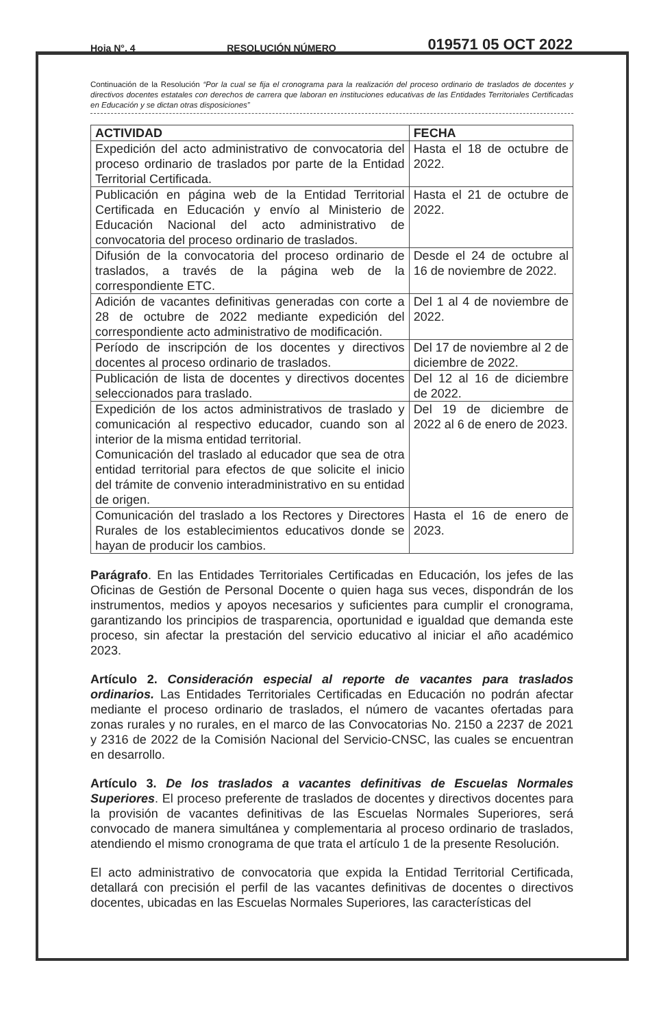Hoja N°. 4 RESOLUCIÓN NÚMERO 019571 05 OCT 2022
Continuación de la Resolución “Por la cual se fija el cronograma para la realización del proceso ordinario de traslados de docentes y directivos docentes estatales con derechos de carrera que laboran en instituciones educativas de las Entidades Territoriales Certificadas en Educación y se dictan otras disposiciones”
| ACTIVIDAD | FECHA |
| --- | --- |
| Expedición del acto administrativo de convocatoria del proceso ordinario de traslados por parte de la Entidad Territorial Certificada. | Hasta el 18 de octubre de 2022. |
| Publicación en página web de la Entidad Territorial Certificada en Educación y envío al Ministerio de Educación Nacional del acto administrativo de convocatoria del proceso ordinario de traslados. | Hasta el 21 de octubre de 2022. |
| Difusión de la convocatoria del proceso ordinario de traslados, a través de la página web de la correspondiente ETC. | Desde el 24 de octubre al 16 de noviembre de 2022. |
| Adición de vacantes definitivas generadas con corte a 28 de octubre de 2022 mediante expedición del correspondiente acto administrativo de modificación. | Del 1 al 4 de noviembre de 2022. |
| Período de inscripción de los docentes y directivos docentes al proceso ordinario de traslados. | Del 17 de noviembre al 2 de diciembre de 2022. |
| Publicación de lista de docentes y directivos docentes seleccionados para traslado. | Del 12 al 16 de diciembre de 2022. |
| Expedición de los actos administrativos de traslado y comunicación al respectivo educador, cuando son al interior de la misma entidad territorial. Comunicación del traslado al educador que sea de otra entidad territorial para efectos de que solicite el inicio del trámite de convenio interadministrativo en su entidad de origen. | Del 19 de diciembre de 2022 al 6 de enero de 2023. |
| Comunicación del traslado a los Rectores y Directores Rurales de los establecimientos educativos donde se hayan de producir los cambios. | Hasta el 16 de enero de 2023. |
Parágrafo. En las Entidades Territoriales Certificadas en Educación, los jefes de las Oficinas de Gestión de Personal Docente o quien haga sus veces, dispondrán de los instrumentos, medios y apoyos necesarios y suficientes para cumplir el cronograma, garantizando los principios de trasparencia, oportunidad e igualdad que demanda este proceso, sin afectar la prestación del servicio educativo al iniciar el año académico 2023.
Artículo 2. Consideración especial al reporte de vacantes para traslados ordinarios. Las Entidades Territoriales Certificadas en Educación no podrán afectar mediante el proceso ordinario de traslados, el número de vacantes ofertadas para zonas rurales y no rurales, en el marco de las Convocatorias No. 2150 a 2237 de 2021 y 2316 de 2022 de la Comisión Nacional del Servicio-CNSC, las cuales se encuentran en desarrollo.
Artículo 3. De los traslados a vacantes definitivas de Escuelas Normales Superiores. El proceso preferente de traslados de docentes y directivos docentes para la provisión de vacantes definitivas de las Escuelas Normales Superiores, será convocado de manera simultánea y complementaria al proceso ordinario de traslados, atendiendo el mismo cronograma de que trata el artículo 1 de la presente Resolución.
El acto administrativo de convocatoria que expida la Entidad Territorial Certificada, detallará con precisión el perfil de las vacantes definitivas de docentes o directivos docentes, ubicadas en las Escuelas Normales Superiores, las características del